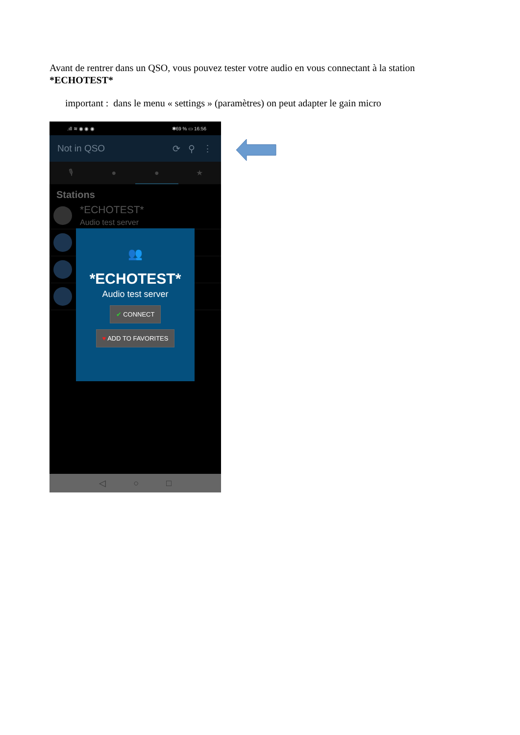Avant de rentrer dans un QSO, vous pouvez tester votre audio en vous connectant à la station *ECHOTEST*
important : dans le menu « settings » (paramètres) on peut adapter le gain micro
.ıll ≋ ◉ ◉ ◉ ✱69 % ▭ 16:56
Not in QSO ⟳ ⚲ ⋮
🎙 ● ● ★
Stations
*ECHOTEST*
Audio test server
👥
*ECHOTEST*
Audio test server
✔ CONNECT
♥ ADD TO FAVORITES
◁ ○ □